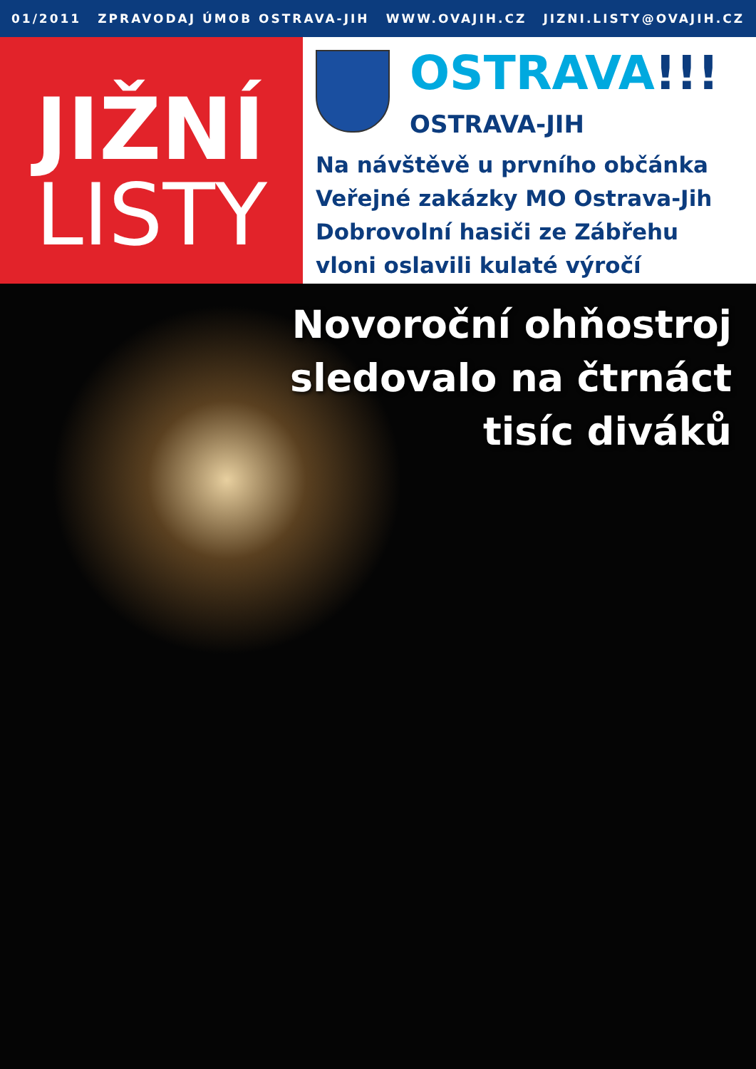01/2011 ZPRAVODAJ ÚMOB OSTRAVA-JIH WWW.OVAJIH.CZ JIZNI.LISTY@OVAJIH.CZ
JIŽNÍ
LISTY
OSTRAVA!!!
OSTRAVA-JIH
Na návštěvě u prvního občánka
Veřejné zakázky MO Ostrava-Jih
Dobrovolní hasiči ze Zábřehu
vloni oslavili kulaté výročí
Novoroční ohňostroj
sledovalo na čtrnáct
tisíc diváků